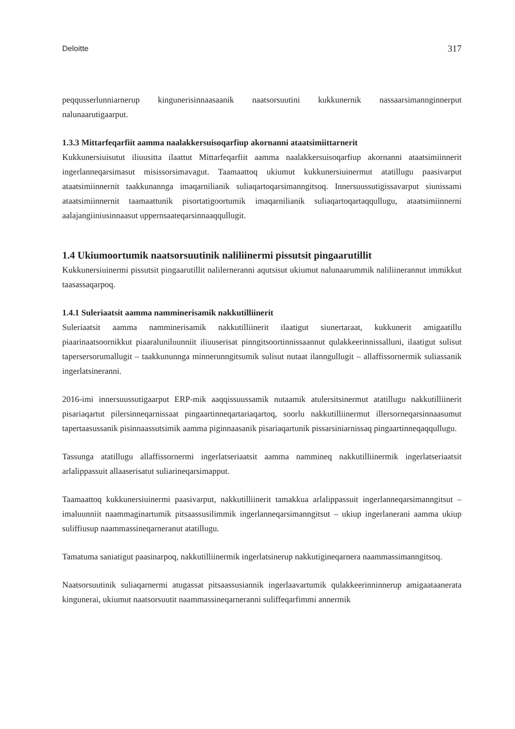Deloitte 317
peqqusserlunniarnerup kingunerisinnaasaanik naatsorsuutini kukkunernik nassaarsimannginnerput nalunaarutigaarput.
1.3.3 Mittarfeqarfiit aamma naalakkersuisoqarfiup akornanni ataatsimiittarnerit
Kukkunersiuisutut iliuusitta ilaattut Mittarfeqarfiit aamma naalakkersuisoqarfiup akornanni ataatsimiinnerit ingerlanneqarsimasut misissorsimavagut. Taamaattoq ukiumut kukkunersiuinermut atatillugu paasivarput ataatsimiinnernit taakkunannga imaqarnilianik suliaqartoqarsimanngitsoq. Innersuussutigissavarput siunissami ataatsimiinnernit taamaattunik pisortatigoortumik imaqarnilianik suliaqartoqartaqqullugu, ataatsimiinnerni aalajangiiniusinnaasut uppernsaateqarsinnaaqqullugit.
1.4 Ukiumoortumik naatsorsuutinik naliliinermi pissutsit pingaarutillit
Kukkunersiuinermi pissutsit pingaarutillit nalilerneranni aqutsisut ukiumut nalunaarummik naliliinerannut immikkut taasassaqarpoq.
1.4.1 Suleriaatsit aamma namminerisamik nakkutilliinerit
Suleriaatsit aamma namminerisamik nakkutilliinerit ilaatigut siunertaraat, kukkunerit amigaatillu piaarinaatsoornikkut piaaraluniluunniit iliuuserisat pinngitsoortinnissaannut qulakkeerinnissalluni, ilaatigut sulisut tapersersorumallugit – taakkununnga minnerunngitsumik sulisut nutaat ilanngullugit – allaffissornermik suliassanik ingerlatsineranni.
2016-imi innersuussutigaarput ERP-mik aaqqissuussamik nutaamik atulersitsinermut atatillugu nakkutilliinerit pisariaqartut pilersinneqarnissaat pingaartinneqartariaqartoq, soorlu nakkutilliinermut illersorneqarsinnaasumut tapertaasussanik pisinnaassutsimik aamma piginnaasanik pisariaqartunik pissarsiniarnissaq pingaartinneqaqqullugu.
Tassunga atatillugu allaffissornermi ingerlatseriaatsit aamma nammineq nakkutilliinermik ingerlatseriaatsit arlalippassuit allaaserisatut suliarineqarsimapput.
Taamaattoq kukkunersiuinermi paasivarput, nakkutilliinerit tamakkua arlalippassuit ingerlanneqarsimanngitsut – imaluunniit naammaginartumik pitsaassusilimmik ingerlanneqarsimanngitsut – ukiup ingerlanerani aamma ukiup suliffiusup naammassineqarneranut atatillugu.
Tamatuma saniatigut paasinarpoq, nakkutilliinermik ingerlatsinerup nakkutigineqarnera naammassimanngitsoq.
Naatsorsuutinik suliaqarnermi atugassat pitsaassusiannik ingerlaavartumik qulakkeerinninnerup amigaataanerata kingunerai, ukiumut naatsorsuutit naammassineqarneranni suliffeqarfimmi annermik